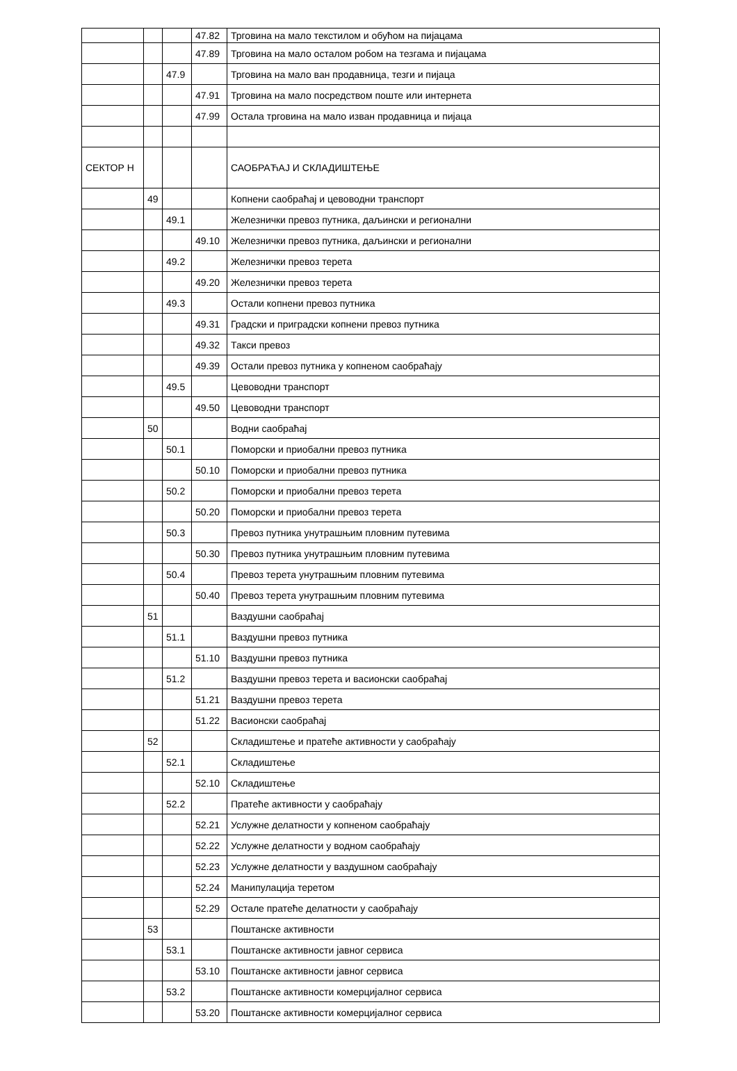| | | | 47.82 | Трговина на мало текстилом и обућом на пијацама |
| | | | 47.89 | Трговина на мало осталом робом на тезгама и пијацама |
| | | 47.9 | | Трговина на мало ван продавница, тезги и пијаца |
| | | | 47.91 | Трговина на мало посредством поште или интернета |
| | | | 47.99 | Остала трговина на мало изван продавница и пијаца |
| СЕКТОР Н | | | | САОБРАЋАЈ И СКЛАДИШТЕЊЕ |
| | 49 | | | Копнени саобраћај и цевоводни транспорт |
| | | 49.1 | | Железнички превоз путника, даљински и регионални |
| | | | 49.10 | Железнички превоз путника, даљински и регионални |
| | | 49.2 | | Железнички превоз терета |
| | | | 49.20 | Железнички превоз терета |
| | | 49.3 | | Остали копнени превоз путника |
| | | | 49.31 | Градски и приградски копнени превоз путника |
| | | | 49.32 | Такси превоз |
| | | | 49.39 | Остали превоз путника у копненом саобраћају |
| | | 49.5 | | Цевоводни транспорт |
| | | | 49.50 | Цевоводни транспорт |
| | 50 | | | Водни саобраћај |
| | | 50.1 | | Поморски и приобални превоз путника |
| | | | 50.10 | Поморски и приобални превоз путника |
| | | 50.2 | | Поморски и приобални превоз терета |
| | | | 50.20 | Поморски и приобални превоз терета |
| | | 50.3 | | Превоз путника унутрашњим пловним путевима |
| | | | 50.30 | Превоз путника унутрашњим пловним путевима |
| | | 50.4 | | Превоз терета унутрашњим пловним путевима |
| | | | 50.40 | Превоз терета унутрашњим пловним путевима |
| | 51 | | | Ваздушни саобраћај |
| | | 51.1 | | Ваздушни превоз путника |
| | | | 51.10 | Ваздушни превоз путника |
| | | 51.2 | | Ваздушни превоз терета и васионски саобраћај |
| | | | 51.21 | Ваздушни превоз терета |
| | | | 51.22 | Васионски саобраћај |
| | 52 | | | Складиштење и пратеће активности у саобраћају |
| | | 52.1 | | Складиштење |
| | | | 52.10 | Складиштење |
| | | 52.2 | | Пратеће активности у саобраћају |
| | | | 52.21 | Услужне делатности у копненом саобраћају |
| | | | 52.22 | Услужне делатности у водном саобраћају |
| | | | 52.23 | Услужне делатности у ваздушном саобраћају |
| | | | 52.24 | Манипулација теретом |
| | | | 52.29 | Остале пратеће делатности у саобраћају |
| | 53 | | | Поштанске активности |
| | | 53.1 | | Поштанске активности јавног сервиса |
| | | | 53.10 | Поштанске активности јавног сервиса |
| | | 53.2 | | Поштанске активности комерцијалног сервиса |
| | | | 53.20 | Поштанске активности комерцијалног сервиса |